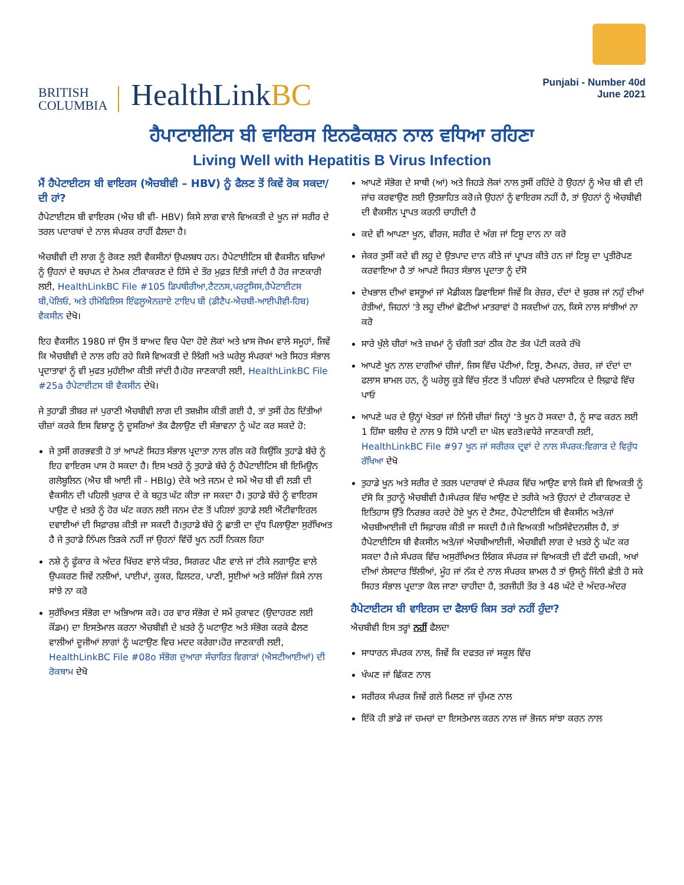BRITISH
COLUMBIA
HealthLinkBC
Punjabi - Number 40d
June 2021
ਹੈਪਾਟਾਈਟਿਸ ਬੀ ਵਾਇਰਸ ਇਨਫੈਕਸ਼ਨ ਨਾਲ ਵਧਿਆ ਰਹਿਣਾ
Living Well with Hepatitis B Virus Infection
ਮੈਂ ਹੈਪੇਟਾਈਟਸ ਬੀ ਵਾਇਰਸ (ਐਚਬੀਵੀ – HBV) ਨੂੰ ਫੈਲਣ ਤੋਂ ਕਿਵੇਂ ਰੋਕ ਸਕਦਾ/ਦੀ ਹਾਂ?
ਹੈਪੇਟਾਈਟਸ ਬੀ ਵਾਇਰਸ (ਐਚ ਬੀ ਵੀ- HBV) ਕਿਸੇ ਲਾਗ ਵਾਲੇ ਵਿਅਕਤੀ ਦੇ ਖੂਨ ਜਾਂ ਸਰੀਰ ਦੇ ਤਰਲ ਪਦਾਰਥਾਂ ਦੇ ਨਾਲ ਸੰਪਰਕ ਰਾਹੀਂ ਫੈਲਦਾ ਹੈ।
ਐਚਬੀਵੀ ਦੀ ਲਾਗ ਨੂੰ ਰੋਕਣ ਲਈ ਵੈਕਸੀਨਾਂ ਉਪਲਬਧ ਹਨ। ਹੈਪੇਟਾਈਟਿਸ ਬੀ ਵੈਕਸੀਨ ਬਚਿਆਂ ਨੂੰ ਉਹਨਾਂ ਦੇ ਬਚਪਨ ਦੇ ਨੇਮਕ ਟੀਕਾਕਰਣ ਦੇ ਹਿੱਸੇ ਦੇ ਤੌਰ ਮੁਫ਼ਤ ਦਿੱਤੀ ਜਾਂਦੀ ਹੈ ਹੋਰ ਜਾਣਕਾਰੀ ਲਈ, HealthLinkBC File #105 ਡਿਪਥੀਰੀਆ,ਟੈਟਨਸ,ਪਰਟੂਸਿਸ,ਹੈਪੇਟਾਈਟਸ ਬੀ,ਪੋਲਿਓ, ਅਤੇ ਹੀਮੋਫਿਲਿਸ ਇੰਫਲੂਐਨਜ਼ਾਏ ਟਾਇਪ ਬੀ (ਡੀਟੈਪ-ਐਚਬੀ-ਆਈਪੀਵੀ-ਹਿਬ) ਵੈਕਸੀਨ ਦੇਖੋ।
ਇਹ ਵੈਕਸੀਨ 1980 ਜਾਂ ਉਸ ਤੋਂ ਬਾਅਦ ਵਿਚ ਪੈਦਾ ਹੋਏ ਲੋਕਾਂ ਅਤੇ ਖ਼ਾਸ ਜੋਖਮ ਵਾਲੇ ਸਮੂਹਾਂ, ਜਿਵੇਂ ਕਿ ਐਚਬੀਵੀ ਦੇ ਨਾਲ ਰਹਿ ਰਹੇ ਕਿਸੇ ਵਿਅਕਤੀ ਦੇ ਲਿੰਗੀ ਅਤੇ ਘਰੇਲੂ ਸੰਪਰਕਾਂ ਅਤੇ ਸਿਹਤ ਸੰਭਾਲ ਪ੍ਰਦਾਤਾਵਾਂ ਨੂੰ ਵੀ ਮੁਫਤ ਮੁਹੱਈਆ ਕੀਤੀ ਜਾਂਦੀ ਹੈ।ਹੋਰ ਜਾਣਕਾਰੀ ਲਈ, HealthLinkBC File #25a ਹੈਪੇਟਾਈਟਸ ਬੀ ਵੈਕਸੀਨ ਦੇਖੋ।
ਜੇ ਤੁਹਾਡੀ ਤੀਬਰ ਜਾਂ ਪੁਰਾਣੀ ਐਚਬੀਵੀ ਲਾਗ ਦੀ ਤਸ਼ਖ਼ੀਸ ਕੀਤੀ ਗਈ ਹੈ, ਤਾਂ ਤੁਸੀਂ ਹੇਠ ਦਿੱਤੀਆਂ ਚੀਜ਼ਾਂ ਕਰਕੇ ਇਸ ਵਿਸ਼ਾਣੂ ਨੂੰ ਦੂਸਰਿਆਂ ਤੱਕ ਫੈਲਾਉਣ ਦੀ ਸੰਭਾਵਨਾ ਨੂੰ ਘੱਟ ਕਰ ਸਕਦੇ ਹੋ:
ਜੇ ਤੁਸੀਂ ਗਰਭਵਤੀ ਹੋ ਤਾਂ ਆਪਣੇ ਸਿਹਤ ਸੰਭਾਲ ਪ੍ਰਦਾਤਾ ਨਾਲ ਗੱਲ ਕਰੋ ਕਿਉਂਕਿ ਤੁਹਾਡੇ ਬੱਚੇ ਨੂੰ ਇਹ ਵਾਇਰਸ ਪਾਸ ਹੋ ਸਕਦਾ ਹੈ। ਇਸ ਖਤਰੇ ਨੂੰ ਤੁਹਾਡੇ ਬੱਚੇ ਨੂੰ ਹੈਪੇਟਾਈਟਿਸ ਬੀ ਇਮਿਊਨ ਗਲੋਬੂਲਿਨ (ਐਚ ਬੀ ਆਈ ਜੀ - HBIg) ਦੇਕੇ ਅਤੇ ਜਨਮ ਦੇ ਸਮੇਂ ਐਚ ਬੀ ਵੀ ਲੜੀ ਦੀ ਵੈਕਸੀਨ ਦੀ ਪਹਿਲੀ ਖੁਰਾਕ ਦੇ ਕੇ ਬਹੁਤ ਘੱਟ ਕੀਤਾ ਜਾ ਸਕਦਾ ਹੈ। ਤੁਹਾਡੇ ਬੱਚੇ ਨੂੰ ਵਾਇਰਸ ਪਾਉਣ ਦੇ ਖ਼ਤਰੇ ਨੂੰ ਹੋਰ ਘੱਟ ਕਰਨ ਲਈ ਜਨਮ ਦੇਣ ਤੋਂ ਪਹਿਲਾਂ ਤੁਹਾਡੇ ਲਈ ਐਂਟੀਵਾਇਰਲ ਦਵਾਈਆਂ ਦੀ ਸਿਫ਼ਾਰਸ਼ ਕੀਤੀ ਜਾ ਸਕਦੀ ਹੈ।ਤੁਹਾਡੇ ਬੱਚੇ ਨੂੰ ਛਾਤੀ ਦਾ ਦੁੱਧ ਪਿਲਾਉਣਾ ਸੁਰੱਖਿਅਤ ਹੈ ਜੇ ਤੁਹਾਡੇ ਨਿੱਪਲ ਤਿੜਕੇ ਨਹੀਂ ਜਾਂ ਉਹਨਾਂ ਵਿੱਚੋਂ ਖੂਨ ਨਹੀਂ ਨਿਕਲ ਰਿਹਾ
ਨਸ਼ੇ ਨੂੰ ਫੂੰਕਾਰ ਕੇ ਅੰਦਰ ਖਿੱਚਣ ਵਾਲੇ ਯੰਤਰ, ਸਿਗਰਟ ਪੀਣ ਵਾਲੇ ਜਾਂ ਟੀਕੇ ਲਗਾਉਣ ਵਾਲੇ ਉਪਕਰਣ ਜਿਵੇਂ ਨਲੀਆਂ, ਪਾਈਪਾਂ, ਕੂਕਰ, ਫਿਲਟਰ, ਪਾਣੀ, ਸੂਈਆਂ ਅਤੇ ਸਰਿੰਜਾਂ ਕਿਸੇ ਨਾਲ ਸਾਂਝੇ ਨਾ ਕਰੋ
ਸੁਰੱਖਿਅਤ ਸੰਭੋਗ ਦਾ ਅਭਿਆਸ ਕਰੋ। ਹਰ ਵਾਰ ਸੰਭੋਗ ਦੇ ਸਮੇਂ ਰੁਕਾਵਟ (ਉਦਾਹਰਣ ਲਈ ਕੌਂਡਮ) ਦਾ ਇਸਤੇਮਾਲ ਕਰਨਾ ਐਚਬੀਵੀ ਦੇ ਖ਼ਤਰੇ ਨੂੰ ਘਟਾਉਣ ਅਤੇ ਸੰਭੋਗ ਕਰਕੇ ਫੈਲਣ ਵਾਲੀਆਂ ਦੂਜੀਆਂ ਲਾਗਾਂ ਨੂੰ ਘਟਾਉਣ ਵਿਚ ਮਦਦ ਕਰੇਗਾ।ਹੋਰ ਜਾਣਕਾਰੀ ਲਈ, HealthLinkBC File #08o ਸੰਭੋਗ ਦੁਆਰਾ ਸੰਚਾਰਿਤ ਵਿਗਾੜਾਂ (ਐਸਟੀਆਈਆਂ) ਦੀ ਰੋਕਥਾਮ ਦੇਖੋ
ਆਪਣੇ ਸੰਭੋਗ ਦੇ ਸਾਥੀ (ਆਂ) ਅਤੇ ਜਿਹੜੇ ਲੋਕਾਂ ਨਾਲ ਤੁਸੀਂ ਰਹਿੰਦੇ ਹੋ ਉਹਨਾਂ ਨੂੰ ਐਚ ਬੀ ਵੀ ਦੀ ਜਾਂਚ ਕਰਵਾਉਣ ਲਈ ਉਤਸ਼ਾਹਿਤ ਕਰੋ।ਜੇ ਉਹਨਾਂ ਨੂੰ ਵਾਇਰਸ ਨਹੀਂ ਹੈ, ਤਾਂ ਉਹਨਾਂ ਨੂੰ ਐਚਬੀਵੀ ਦੀ ਵੈਕਸੀਨ ਪ੍ਰਾਪਤ ਕਰਨੀ ਚਾਹੀਦੀ ਹੈ
ਕਦੇ ਵੀ ਆਪਣਾ ਖੂਨ, ਵੀਰਜ, ਸਰੀਰ ਦੇ ਅੰਗ ਜਾਂ ਟਿਸ਼ੂ ਦਾਨ ਨਾ ਕਰੋ
ਜੇਕਰ ਤੁਸੀਂ ਕਦੇ ਵੀ ਲਹੂ ਦੇ ਉਤਪਾਦ ਦਾਨ ਕੀਤੇ ਜਾਂ ਪ੍ਰਾਪਤ ਕੀਤੇ ਹਨ ਜਾਂ ਟਿਸ਼ੂ ਦਾ ਪ੍ਰਤੀਰੋਪਣ ਕਰਵਾਇਆ ਹੈ ਤਾਂ ਆਪਣੇ ਸਿਹਤ ਸੰਭਾਲ ਪ੍ਰਦਾਤਾ ਨੂੰ ਦੱਸੋ
ਦੇਖਭਾਲ ਦੀਆਂ ਵਸਤੂਆਂ ਜਾਂ ਮੈਡੀਕਲ ਡਿਵਾਇਸਾਂ ਜਿਵੇਂ ਕਿ ਰੇਜ਼ਰ, ਦੰਦਾਂ ਦੇ ਬੁਰਸ਼ ਜਾਂ ਨਹੁੰ ਦੀਆਂ ਰੇਤੀਆਂ, ਜਿਹਨਾਂ 'ਤੇ ਲਹੂ ਦੀਆਂ ਛੋਟੀਆਂ ਮਾਤਰਾਵਾਂ ਹੋ ਸਕਦੀਆਂ ਹਨ, ਕਿਸੇ ਨਾਲ ਸਾਂਝੀਆਂ ਨਾ ਕਰੋ
ਸਾਰੇ ਖੁੱਲੇ ਚੀਰਾਂ ਅਤੇ ਜ਼ਖਮਾਂ ਨੂੰ ਚੰਗੀ ਤਰਾਂ ਠੀਕ ਹੋਣ ਤੱਕ ਪੱਟੀ ਕਰਕੇ ਰੱਖੋ
ਆਪਣੇ ਖੂਨ ਨਾਲ ਦਾਗੀਆਂ ਚੀਜਾਂ, ਜਿਸ ਵਿੱਚ ਪੱਟੀਆਂ, ਟਿਸ਼ੂ, ਟੈਮਪਨ, ਰੇਜ਼ਰ, ਜਾਂ ਦੰਦਾਂ ਦਾ ਫਲਾਸ ਸ਼ਾਮਲ ਹਨ, ਨੂੰ ਘਰੇਲੂ ਕੂੜੇ ਵਿੱਚ ਸੁੱਟਣ ਤੋਂ ਪਹਿਲਾਂ ਵੱਖਰੇ ਪਲਾਸਟਿਕ ਦੇ ਲਿਫ਼ਾਫੇ ਵਿੱਚ ਪਾਓ
ਆਪਣੇ ਘਰ ਦੇ ਉਨ੍ਹਾਂ ਖੇਤਰਾਂ ਜਾਂ ਨਿੱਜੀ ਚੀਜ਼ਾਂ ਜਿਨ੍ਹਾਂ 'ਤੇ ਖੂਨ ਹੋ ਸਕਦਾ ਹੈ, ਨੂੰ ਸਾਫ ਕਰਨ ਲਈ 1 ਹਿੱਸਾ ਬਲੀਚ ਦੇ ਨਾਲ 9 ਹਿੱਸੇ ਪਾਣੀ ਦਾ ਘੋਲ ਵਰਤੋ।ਵਧੇਰੇ ਜਾਣਕਾਰੀ ਲਈ, HealthLinkBC File #97 ਖੂਨ ਜਾਂ ਸਰੀਰਕ ਦ੍ਰਵਾਂ ਦੇ ਨਾਲ ਸੰਪਰਕ:ਵਿਗਾੜ ਦੇ ਵਿਰੁੱਧ ਰੱਖਿਆ ਦੇਖੋ
ਤੁਹਾਡੇ ਖੂਨ ਅਤੇ ਸਰੀਰ ਦੇ ਤਰਲ ਪਦਾਰਥਾਂ ਦੇ ਸੰਪਰਕ ਵਿੱਚ ਆਉਣ ਵਾਲੇ ਕਿਸੇ ਵੀ ਵਿਅਕਤੀ ਨੂੰ ਦੱਸੋ ਕਿ ਤੁਹਾਨੂੰ ਐਚਬੀਵੀ ਹੈ।ਸੰਪਰਕ ਵਿੱਚ ਆਉਣ ਦੇ ਤਰੀਕੇ ਅਤੇ ਉਹਨਾਂ ਦੇ ਟੀਕਾਕਰਣ ਦੇ ਇਤਿਹਾਸ ਉੱਤੇ ਨਿਰਭਰ ਕਰਦੇ ਹੋਏ ਖੂਨ ਦੇ ਟੈਸਟ, ਹੈਪੇਟਾਈਟਿਸ ਬੀ ਵੈਕਸੀਨ ਅਤੇ/ਜਾਂ ਐਚਬੀਆਈਜੀ ਦੀ ਸਿਫ਼ਾਰਸ਼ ਕੀਤੀ ਜਾ ਸਕਦੀ ਹੈ।ਜੇ ਵਿਅਕਤੀ ਅਤਿਸੰਵੇਦਨਸ਼ੀਲ ਹੈ, ਤਾਂ ਹੈਪੇਟਾਈਟਿਸ ਬੀ ਵੈਕਸੀਨ ਅਤੇ/ਜਾਂ ਐਚਬੀਆਈਜੀ, ਐਚਬੀਵੀ ਲਾਗ ਦੇ ਖ਼ਤਰੇ ਨੂੰ ਘੱਟ ਕਰ ਸਕਦਾ ਹੈ।ਜੇ ਸੰਪਰਕ ਵਿੱਚ ਅਸੁਰੱਖਿਅਤ ਲਿੰਗਕ ਸੰਪਰਕ ਜਾਂ ਵਿਅਕਤੀ ਦੀ ਫੱਟੀ ਚਮੜੀ, ਅਖਾਂ ਦੀਆਂ ਲੇਸਦਾਰ ਝਿੱਲੀਆਂ, ਮੂੰਹ ਜਾਂ ਨੱਕ ਦੇ ਨਾਲ ਸੰਪਰਕ ਸ਼ਾਮਲ ਹੈ ਤਾਂ ਉਸਨੂੰ ਜਿੰਨੀ ਛੇਤੀ ਹੋ ਸਕੇ ਸਿਹਤ ਸੰਭਾਲ ਪ੍ਰਦਾਤਾ ਕੋਲ ਜਾਣਾ ਚਾਹੀਦਾ ਹੈ, ਤਰਜੀਹੀ ਤੌਰ ਤੇ 48 ਘੰਟੇ ਦੇ ਅੰਦਰ-ਅੰਦਰ
ਹੈਪੇਟਾਈਟਸ ਬੀ ਵਾਇਰਸ ਦਾ ਫੈਲਾਓ ਕਿਸ ਤਰਾਂ ਨਹੀਂ ਹੁੰਦਾ?
ਐਚਬੀਵੀ ਇਸ ਤਰ੍ਹਾਂ ਨਹੀਂ ਫੈਲਦਾ
ਸਾਧਾਰਨ ਸੰਪਰਕ ਨਾਲ, ਜਿਵੇਂ ਕਿ ਦਫਤਰ ਜਾਂ ਸਕੂਲ ਵਿੱਚ
ਖੰਘਣ ਜਾਂ ਛਿੱਕਣ ਨਾਲ
ਸਰੀਰਕ ਸੰਪਰਕ ਜਿਵੇਂ ਗਲੇ ਮਿਲਣ ਜਾਂ ਚੁੰਮਣ ਨਾਲ
ਇੱਕੋ ਹੀ ਭਾਂਡੇ ਜਾਂ ਚਮਚਾਂ ਦਾ ਇਸਤੇਮਾਲ ਕਰਨ ਨਾਲ ਜਾਂ ਭੋਜਨ ਸਾਂਝਾ ਕਰਨ ਨਾਲ